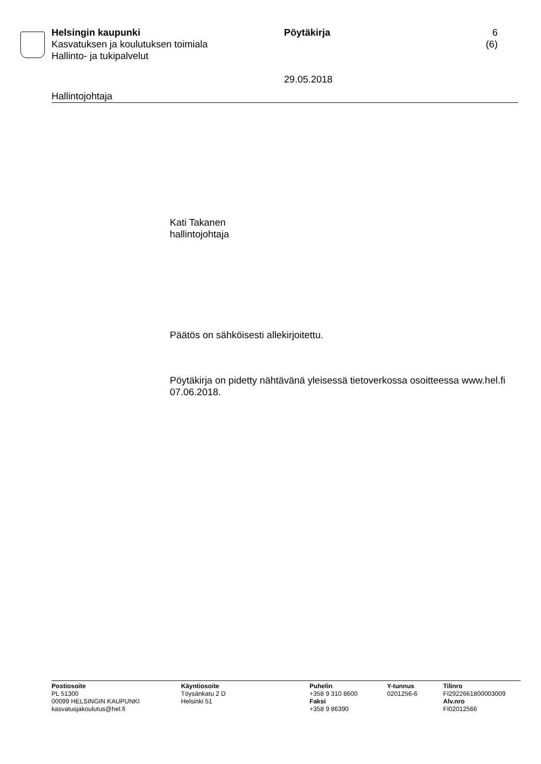Helsingin kaupunki
Kasvatuksen ja koulutuksen toimiala
Hallinto- ja tukipalvelut
Pöytäkirja
29.05.2018
6 (6)
Hallintojohtaja
Kati Takanen
hallintojohtaja
Päätös on sähköisesti allekirjoitettu.
Pöytäkirja on pidetty nähtävänä yleisessä tietoverkossa osoitteessa www.hel.fi 07.06.2018.
Postiosoite
PL 51300
00099 HELSINGIN KAUPUNKI
kasvatusjakoulutus@hel.fi
Käyntiosoite
Töysänkatu 2 D
Helsinki 51
Puhelin
+358 9 310 8600
Faksi
+358 9 86390
Y-tunnus
0201256-6
Tilinro
FI2922661800003009
Alv.nro
FI02012566